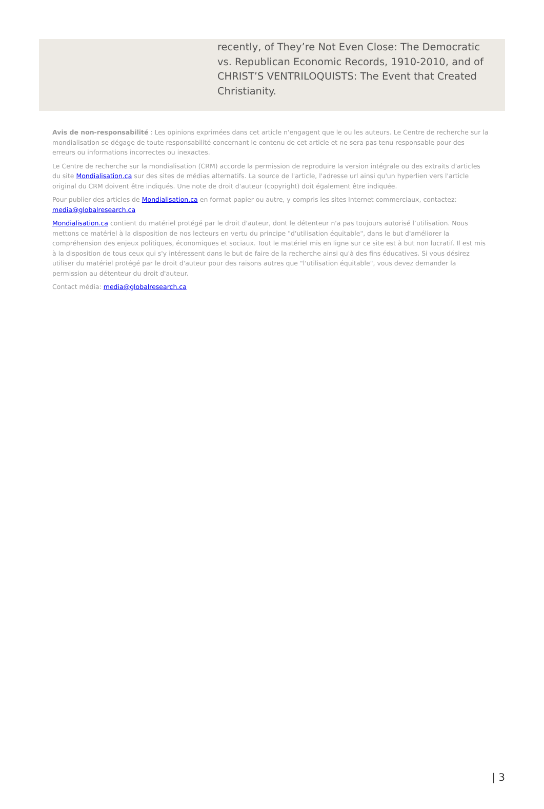recently, of They’re Not Even Close: The Democratic vs. Republican Economic Records, 1910-2010, and of CHRIST’S VENTRILOQUISTS: The Event that Created Christianity.
Avis de non-responsabilité : Les opinions exprimées dans cet article n'engagent que le ou les auteurs. Le Centre de recherche sur la mondialisation se dégage de toute responsabilité concernant le contenu de cet article et ne sera pas tenu responsable pour des erreurs ou informations incorrectes ou inexactes.
Le Centre de recherche sur la mondialisation (CRM) accorde la permission de reproduire la version intégrale ou des extraits d'articles du site Mondialisation.ca sur des sites de médias alternatifs. La source de l'article, l'adresse url ainsi qu'un hyperlien vers l'article original du CRM doivent être indiqués. Une note de droit d'auteur (copyright) doit également être indiquée.
Pour publier des articles de Mondialisation.ca en format papier ou autre, y compris les sites Internet commerciaux, contactez: media@globalresearch.ca
Mondialisation.ca contient du matériel protégé par le droit d'auteur, dont le détenteur n'a pas toujours autorisé l’utilisation. Nous mettons ce matériel à la disposition de nos lecteurs en vertu du principe "d'utilisation équitable", dans le but d'améliorer la compréhension des enjeux politiques, économiques et sociaux. Tout le matériel mis en ligne sur ce site est à but non lucratif. Il est mis à la disposition de tous ceux qui s'y intéressent dans le but de faire de la recherche ainsi qu'à des fins éducatives. Si vous désirez utiliser du matériel protégé par le droit d'auteur pour des raisons autres que "l'utilisation équitable", vous devez demander la permission au détenteur du droit d'auteur.
Contact média: media@globalresearch.ca
| 3